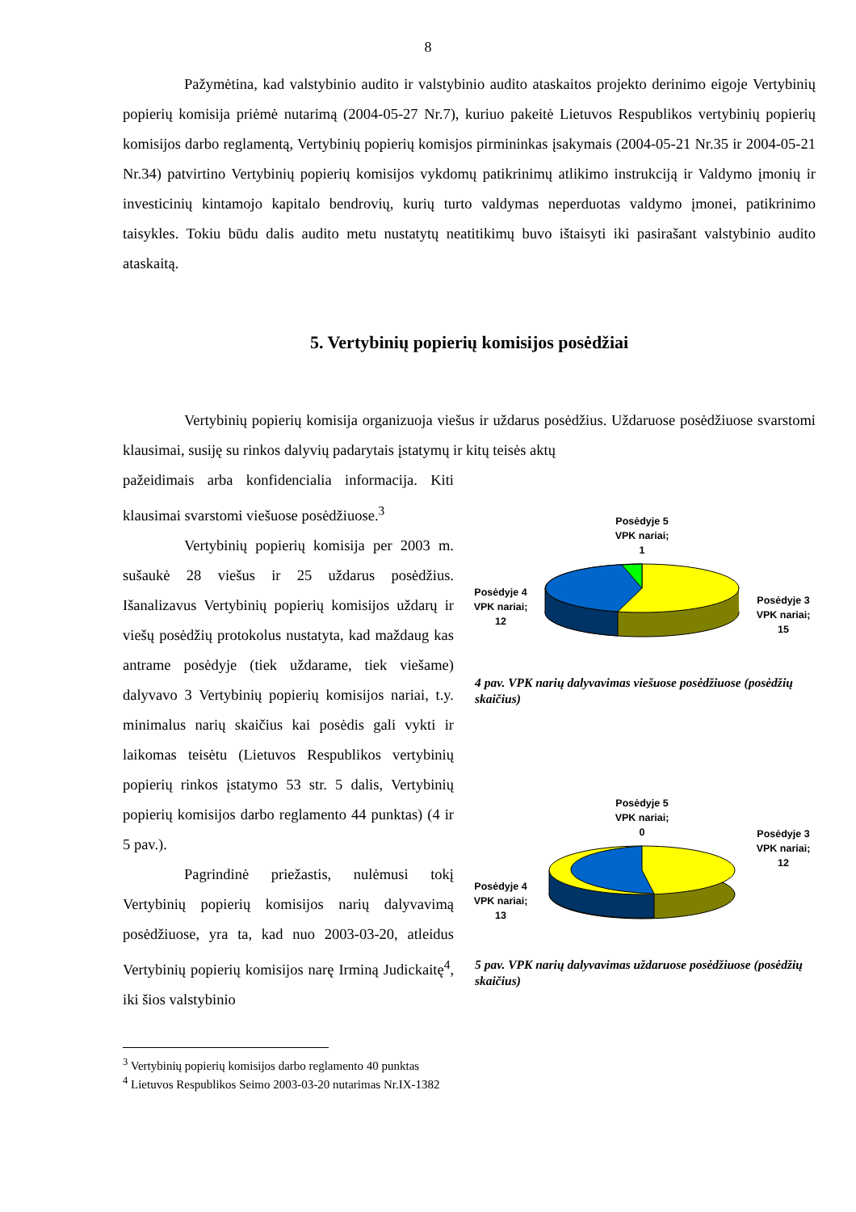8
Pažymėtina, kad valstybinio audito ir valstybinio audito ataskaitos projekto derinimo eigoje Vertybinių popierių komisija priėmė nutarimą (2004-05-27 Nr.7), kuriuo pakeitė Lietuvos Respublikos vertybinių popierių komisijos darbo reglamentą, Vertybinių popierių komisjos pirmininkas įsakymais (2004-05-21 Nr.35 ir 2004-05-21 Nr.34) patvirtino Vertybinių popierių komisijos vykdomų patikrinimų atlikimo instrukciją ir Valdymo įmonių ir investicinių kintamojo kapitalo bendrovių, kurių turto valdymas neperduotas valdymo įmonei, patikrinimo taisykles. Tokiu būdu dalis audito metu nustatytų neatitikimų buvo ištaisyti iki pasirašant valstybinio audito ataskaitą.
5. Vertybinių popierių komisijos posėdžiai
Vertybinių popierių komisija organizuoja viešus ir uždarus posėdžius. Uždaruose posėdžiuose svarstomi klausimai, susiję su rinkos dalyvių padarytais įstatymų ir kitų teisės aktų
pažeidimais arba konfidencialia informacija. Kiti klausimai svarstomi viešuose posėdžiuose.<sup>3</sup>
Vertybinių popierių komisija per 2003 m. sušaukė 28 viešus ir 25 uždarus posėdžius. Išanalizavus Vertybinių popierių komisijos uždarų ir viešų posėdžių protokolus nustatyta, kad maždaug kas antrame posėdyje (tiek uždarame, tiek viešame) dalyvavo 3 Vertybinių popierių komisijos nariai, t.y. minimalus narių skaičius kai posėdis gali vykti ir laikomas teisėtu (Lietuvos Respublikos vertybinių popierių rinkos įstatymo 53 str. 5 dalis, Vertybinių popierių komisijos darbo reglamento 44 punktas) (4 ir 5 pav.).
Pagrindinė priežastis, nulėmusi tokį Vertybinių popierių komisijos narių dalyvavimą posėdžiuose, yra ta, kad nuo 2003-03-20, atleidus Vertybinių popierių komisijos narę Irminą Judickaitę<sup>4</sup>, iki šios valstybinio
Posėdyje 4 VPK nariai; 12
Posėdyje 5
VPK nariai;
1
Posėdyje 3 VPK nariai; 15
4 pav. VPK narių dalyvavimas viešuose posėdžiuose (posėdžių skaičius)
Posėdyje 4 VPK nariai; 13
Posėdyje 5
VPK nariai;
0
Posėdyje 3 VPK nariai; 12
5 pav. VPK narių dalyvavimas uždaruose posėdžiuose (posėdžių skaičius)
<sup>3</sup> Vertybinių popierių komisijos darbo reglamento 40 punktas
<sup>4</sup> Lietuvos Respublikos Seimo 2003-03-20 nutarimas Nr.IX-1382